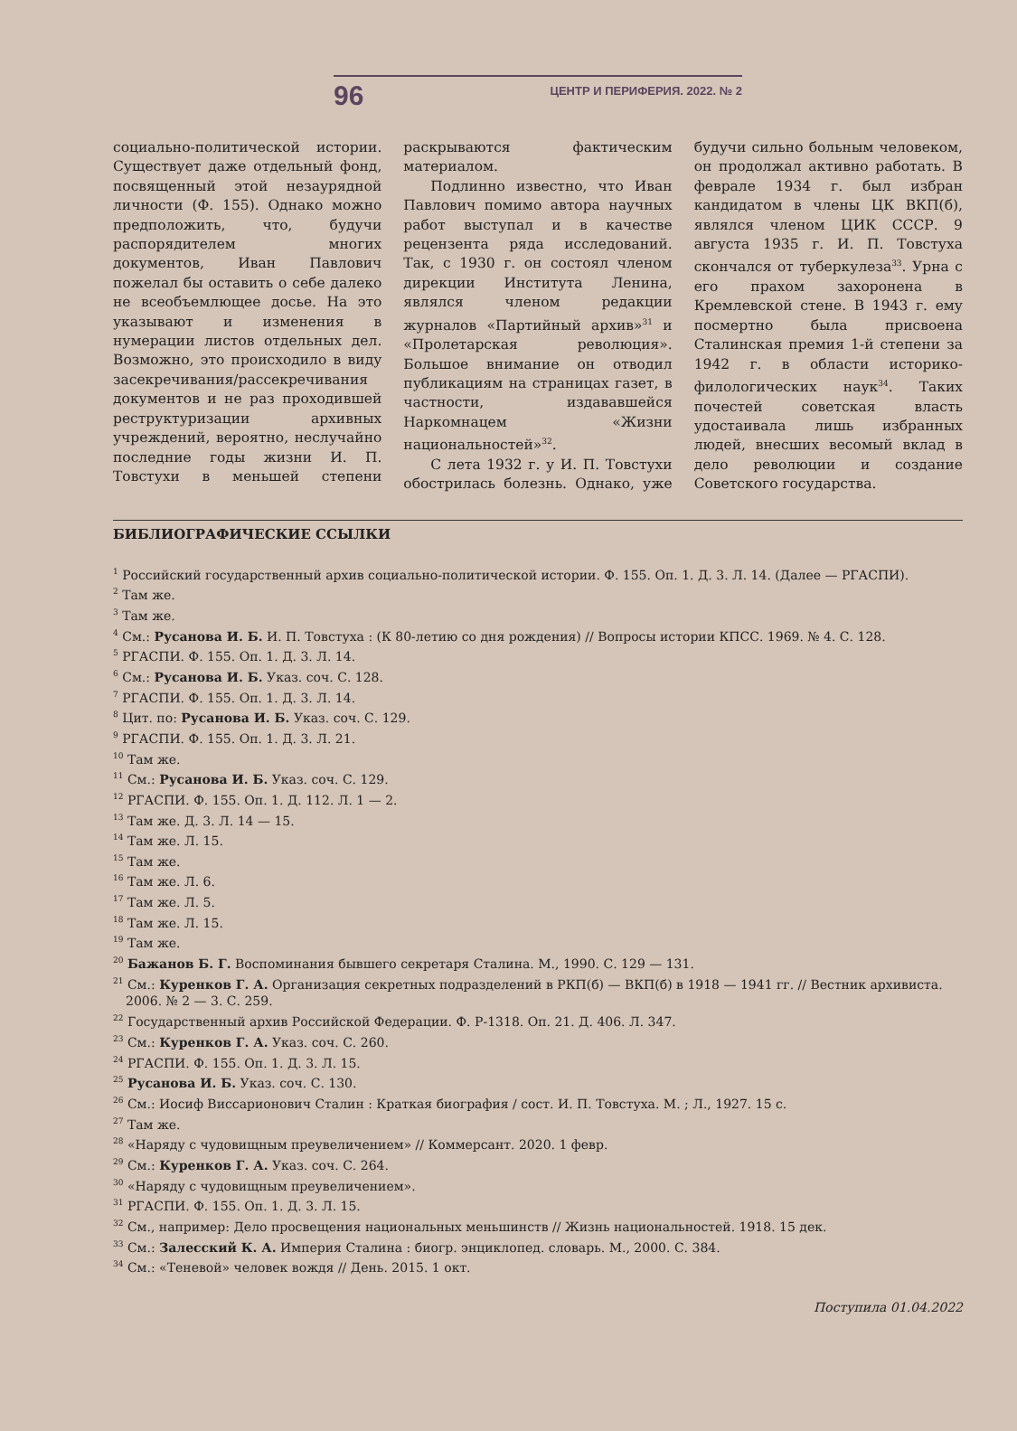96 ЦЕНТР И ПЕРИФЕРИЯ. 2022. № 2
социально-политической истории. Существует даже отдельный фонд, посвященный этой незаурядной личности (Ф. 155). Однако можно предположить, что, будучи распорядителем многих документов, Иван Павлович пожелал бы оставить о себе далеко не всеобъемлющее досье. На это указывают и изменения в нумерации листов отдельных дел. Возможно, это происходило в виду засекречивания/рассекречивания документов и не раз проходившей реструктуризации архивных учреждений, вероятно, неслучайно последние годы жизни И. П. Товстухи в меньшей степени раскрываются фактическим материалом.
Подлинно известно, что Иван Павлович помимо автора научных работ выступал и в качестве рецензента ряда исследований. Так, с 1930 г. он состоял членом дирекции Института Ленина, являлся членом редакции журналов «Партийный архив»<sup>31</sup> и «Пролетарская революция». Большое внимание он отводил публикациям на страницах газет, в частности, издававшейся Наркомнацем «Жизни национальностей»<sup>32</sup>.
С лета 1932 г. у И. П. Товстухи обострилась болезнь. Однако, уже будучи сильно больным человеком, он продолжал активно работать. В феврале 1934 г. был избран кандидатом в члены ЦК ВКП(б), являлся членом ЦИК СССР. 9 августа 1935 г. И. П. Товстуха скончался от туберкулеза<sup>33</sup>. Урна с его прахом захоронена в Кремлевской стене. В 1943 г. ему посмертно была присвоена Сталинская премия 1-й степени за 1942 г. в области историко-филологических наук<sup>34</sup>. Таких почестей советская власть удостаивала лишь избранных людей, внесших весомый вклад в дело революции и создание Советского государства.
БИБЛИОГРАФИЧЕСКИЕ ССЫЛКИ
<sup>1</sup> Российский государственный архив социально-политической истории. Ф. 155. Оп. 1. Д. 3. Л. 14. (Далее — РГАСПИ).
<sup>2</sup> Там же.
<sup>3</sup> Там же.
<sup>4</sup> См.: Русанова И. Б. И. П. Товстуха : (К 80-летию со дня рождения) // Вопросы истории КПСС. 1969. № 4. С. 128.
<sup>5</sup> РГАСПИ. Ф. 155. Оп. 1. Д. 3. Л. 14.
<sup>6</sup> См.: Русанова И. Б. Указ. соч. С. 128.
<sup>7</sup> РГАСПИ. Ф. 155. Оп. 1. Д. 3. Л. 14.
<sup>8</sup> Цит. по: Русанова И. Б. Указ. соч. С. 129.
<sup>9</sup> РГАСПИ. Ф. 155. Оп. 1. Д. 3. Л. 21.
<sup>10</sup> Там же.
<sup>11</sup> См.: Русанова И. Б. Указ. соч. С. 129.
<sup>12</sup> РГАСПИ. Ф. 155. Оп. 1. Д. 112. Л. 1 — 2.
<sup>13</sup> Там же. Д. 3. Л. 14 — 15.
<sup>14</sup> Там же. Л. 15.
<sup>15</sup> Там же.
<sup>16</sup> Там же. Л. 6.
<sup>17</sup> Там же. Л. 5.
<sup>18</sup> Там же. Л. 15.
<sup>19</sup> Там же.
<sup>20</sup> Бажанов Б. Г. Воспоминания бывшего секретаря Сталина. М., 1990. С. 129 — 131.
<sup>21</sup> См.: Куренков Г. А. Организация секретных подразделений в РКП(б) — ВКП(б) в 1918 — 1941 гг. // Вестник архивиста. 2006. № 2 — 3. С. 259.
<sup>22</sup> Государственный архив Российской Федерации. Ф. Р-1318. Оп. 21. Д. 406. Л. 347.
<sup>23</sup> См.: Куренков Г. А. Указ. соч. С. 260.
<sup>24</sup> РГАСПИ. Ф. 155. Оп. 1. Д. 3. Л. 15.
<sup>25</sup> Русанова И. Б. Указ. соч. С. 130.
<sup>26</sup> См.: Иосиф Виссарионович Сталин : Краткая биография / сост. И. П. Товстуха. М. ; Л., 1927. 15 с.
<sup>27</sup> Там же.
<sup>28</sup> «Наряду с чудовищным преувеличением» // Коммерсант. 2020. 1 февр.
<sup>29</sup> См.: Куренков Г. А. Указ. соч. С. 264.
<sup>30</sup> «Наряду с чудовищным преувеличением».
<sup>31</sup> РГАСПИ. Ф. 155. Оп. 1. Д. 3. Л. 15.
<sup>32</sup> См., например: Дело просвещения национальных меньшинств // Жизнь национальностей. 1918. 15 дек.
<sup>33</sup> См.: Залесский К. А. Империя Сталина : биогр. энциклопед. словарь. М., 2000. С. 384.
<sup>34</sup> См.: «Теневой» человек вождя // День. 2015. 1 окт.
Поступила 01.04.2022